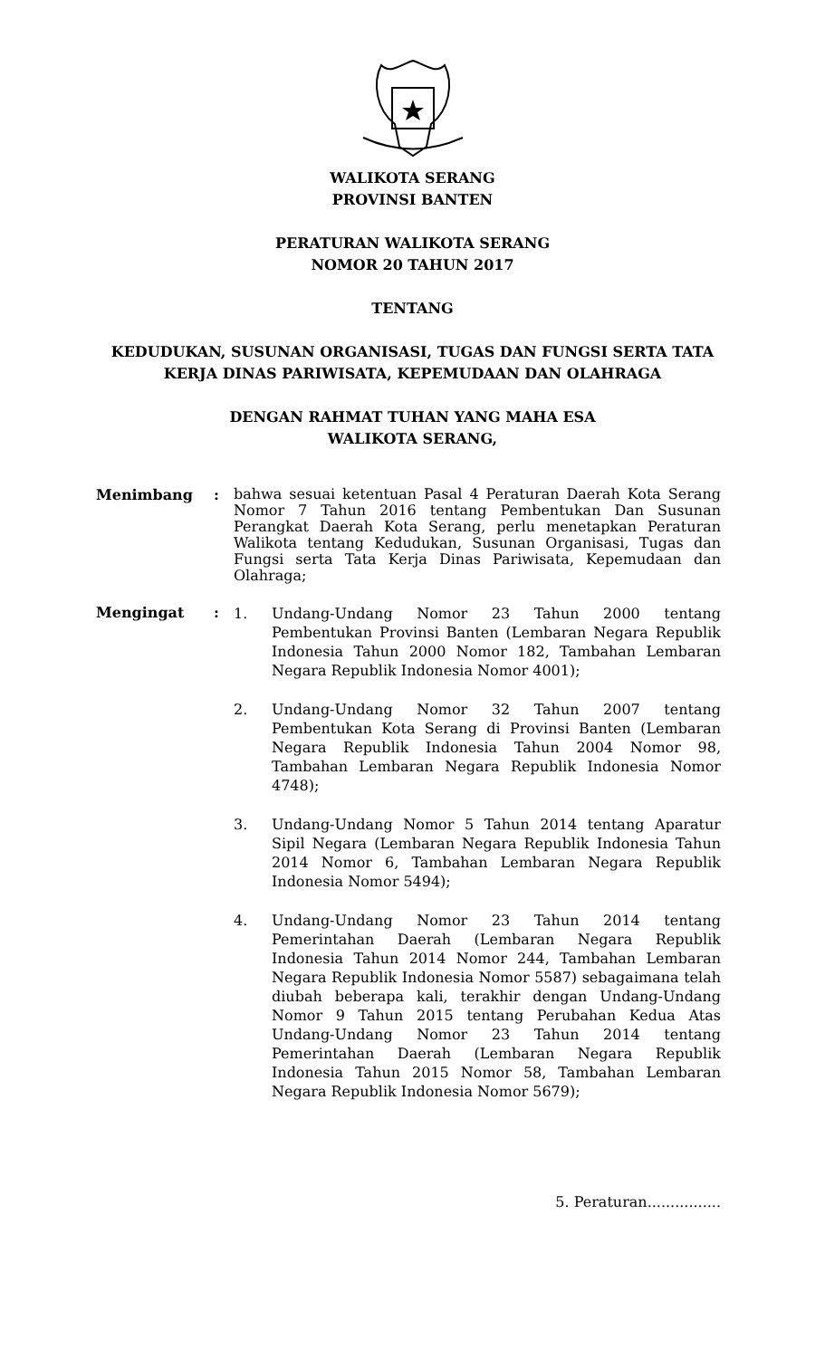WALIKOTA SERANG
PROVINSI BANTEN
PERATURAN WALIKOTA SERANG
NOMOR 20 TAHUN 2017
TENTANG
KEDUDUKAN, SUSUNAN ORGANISASI, TUGAS DAN FUNGSI SERTA TATA
KERJA DINAS PARIWISATA, KEPEMUDAAN DAN OLAHRAGA
DENGAN RAHMAT TUHAN YANG MAHA ESA
WALIKOTA SERANG,
Menimbang :
bahwa sesuai ketentuan Pasal 4 Peraturan Daerah Kota Serang Nomor 7 Tahun 2016 tentang Pembentukan Dan Susunan Perangkat Daerah Kota Serang, perlu menetapkan Peraturan Walikota tentang Kedudukan, Susunan Organisasi, Tugas dan Fungsi serta Tata Kerja Dinas Pariwisata, Kepemudaan dan Olahraga;
Mengingat :
1. Undang-Undang Nomor 23 Tahun 2000 tentang Pembentukan Provinsi Banten (Lembaran Negara Republik Indonesia Tahun 2000 Nomor 182, Tambahan Lembaran Negara Republik Indonesia Nomor 4001);
2. Undang-Undang Nomor 32 Tahun 2007 tentang Pembentukan Kota Serang di Provinsi Banten (Lembaran Negara Republik Indonesia Tahun 2004 Nomor 98, Tambahan Lembaran Negara Republik Indonesia Nomor 4748);
3. Undang-Undang Nomor 5 Tahun 2014 tentang Aparatur Sipil Negara (Lembaran Negara Republik Indonesia Tahun 2014 Nomor 6, Tambahan Lembaran Negara Republik Indonesia Nomor 5494);
4. Undang-Undang Nomor 23 Tahun 2014 tentang Pemerintahan Daerah (Lembaran Negara Republik Indonesia Tahun 2014 Nomor 244, Tambahan Lembaran Negara Republik Indonesia Nomor 5587) sebagaimana telah diubah beberapa kali, terakhir dengan Undang-Undang Nomor 9 Tahun 2015 tentang Perubahan Kedua Atas Undang-Undang Nomor 23 Tahun 2014 tentang Pemerintahan Daerah (Lembaran Negara Republik Indonesia Tahun 2015 Nomor 58, Tambahan Lembaran Negara Republik Indonesia Nomor 5679);
5. Peraturan................